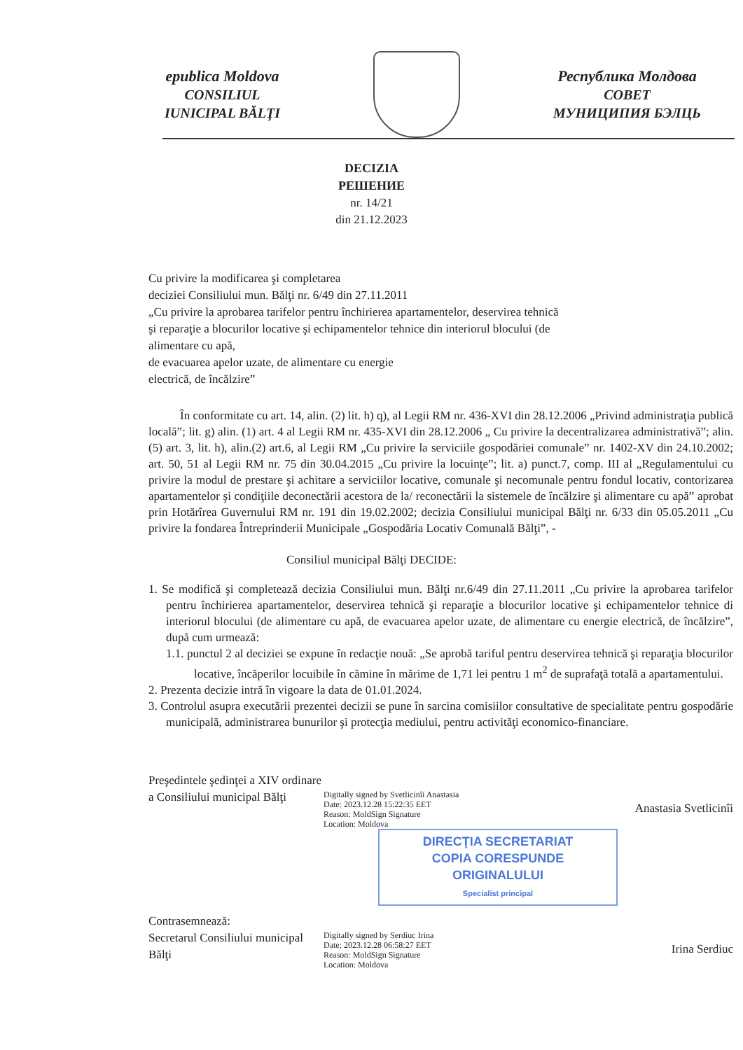epublica Moldova
CONSILIUL
IUNICIPAL BĂLŢI
Республика Молдова
COBET
МУНИЦИПИЯ БЭЛЦЬ
DECIZIA
РЕШЕНИЕ
nr. 14/21
din 21.12.2023
Cu privire la modificarea şi completarea
deciziei Consiliului mun. Bălţi nr. 6/49 din 27.11.2011
„Cu privire la aprobarea tarifelor pentru închirierea apartamentelor, deservirea tehnică şi reparaţie a blocurilor locative şi echipamentelor tehnice din interiorul blocului (de alimentare cu apă,
de evacuarea apelor uzate, de alimentare cu energie
electrică, de încălzire”
În conformitate cu art. 14, alin. (2) lit. h) q), al Legii RM nr. 436-XVI din 28.12.2006 „Privind administraţia publică locală”; lit. g) alin. (1) art. 4 al Legii RM nr. 435-XVI din 28.12.2006 „ Cu privire la decentralizarea administrativă”; alin. (5) art. 3, lit. h), alin.(2) art.6, al Legii RM „Cu privire la serviciile gospodăriei comunale” nr. 1402-XV din 24.10.2002; art. 50, 51 al Legii RM nr. 75 din 30.04.2015 „Cu privire la locuinţe”; lit. a) punct.7, comp. III al „Regulamentului cu privire la modul de prestare şi achitare a serviciilor locative, comunale şi necomunale pentru fondul locativ, contorizarea apartamentelor şi condiţiile deconectării acestora de la/ reconectării la sistemele de încălzire şi alimentare cu apă” aprobat prin Hotărîrea Guvernului RM nr. 191 din 19.02.2002; decizia Consiliului municipal Bălţi nr. 6/33 din 05.05.2011 „Cu privire la fondarea Întreprinderii Municipale „Gospodăria Locativ Comunală Bălţi”, -
Consiliul municipal Bălţi DECIDE:
1. Se modifică şi completează decizia Consiliului mun. Bălţi nr.6/49 din 27.11.2011 „Cu privire la aprobarea tarifelor pentru închirierea apartamentelor, deservirea tehnică şi reparaţie a blocurilor locative şi echipamentelor tehnice di interiorul blocului (de alimentare cu apă, de evacuarea apelor uzate, de alimentare cu energie electrică, de încălzire”, după cum urmează:
1.1. punctul 2 al deciziei se expune în redacţie nouă: „Se aprobă tariful pentru deservirea tehnică şi reparaţia blocurilor locative, încăperilor locuibile în cămine în mărime de 1,71 lei pentru 1 m<sup>2</sup> de suprafaţă totală a apartamentului.
2. Prezenta decizie intră în vigoare la data de 01.01.2024.
3. Controlul asupra executării prezentei decizii se pune în sarcina comisiilor consultative de specialitate pentru gospodărie municipală, administrarea bunurilor şi protecţia mediului, pentru activităţi economico-financiare.
Preşedintele şedinţei a XIV ordinare a Consiliului municipal Bălţi
Digitally signed by Svetlicinîi Anastasia
Date: 2023.12.28 15:22:35 EET
Reason: MoldSign Signature
Location: Moldova
Anastasia Svetlicinîi
DIRECŢIA SECRETARIAT
COPIA CORESPUNDE
ORIGINALULUI
Specialist principal
Contrasemnează:
Secretarul Consiliului municipal Bălţi
Digitally signed by Serdiuc Irina
Date: 2023.12.28 06:58:27 EET
Reason: MoldSign Signature
Location: Moldova
Irina Serdiuc